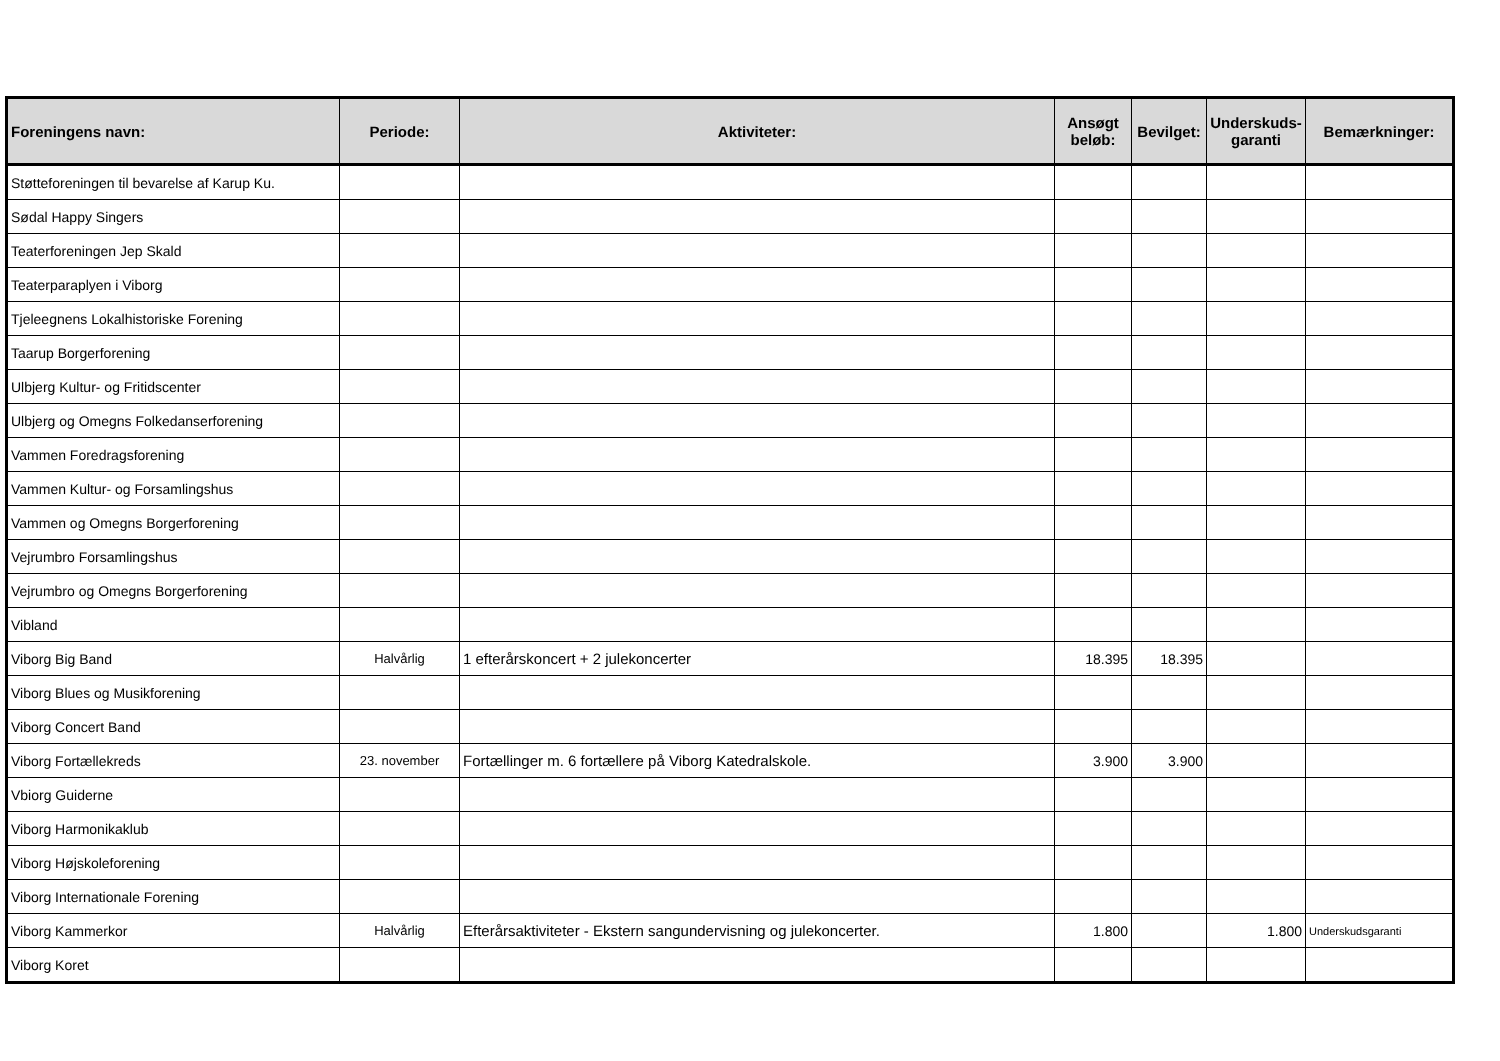| Foreningens navn: | Periode: | Aktiviteter: | Ansøgt beløb: | Bevilget: | Underskuds- garanti | Bemærkninger: |
| --- | --- | --- | --- | --- | --- | --- |
| Støtteforeningen til bevarelse af Karup Ku. | | | | | | |
| Sødal Happy Singers | | | | | | |
| Teaterforeningen Jep Skald | | | | | | |
| Teaterparaplyen i Viborg | | | | | | |
| Tjeleegnens Lokalhistoriske Forening | | | | | | |
| Taarup Borgerforening | | | | | | |
| Ulbjerg Kultur- og Fritidscenter | | | | | | |
| Ulbjerg og Omegns Folkedanserforening | | | | | | |
| Vammen Foredragsforening | | | | | | |
| Vammen Kultur- og Forsamlingshus | | | | | | |
| Vammen og Omegns Borgerforening | | | | | | |
| Vejrumbro Forsamlingshus | | | | | | |
| Vejrumbro og Omegns Borgerforening | | | | | | |
| Vibland | | | | | | |
| Viborg Big Band | Halvårlig | 1 efterårskoncert + 2 julekoncerter | 18.395 | 18.395 | | |
| Viborg Blues og Musikforening | | | | | | |
| Viborg Concert Band | | | | | | |
| Viborg Fortællekreds | 23. november | Fortællinger m. 6 fortællere på Viborg Katedralskole. | 3.900 | 3.900 | | |
| Vbiorg Guiderne | | | | | | |
| Viborg Harmonikaklub | | | | | | |
| Viborg Højskoleforening | | | | | | |
| Viborg Internationale Forening | | | | | | |
| Viborg Kammerkor | Halvårlig | Efterårsaktiviteter - Ekstern sangundervisning og julekoncerter. | 1.800 | | 1.800 | Underskudsgaranti |
| Viborg Koret | | | | | | |